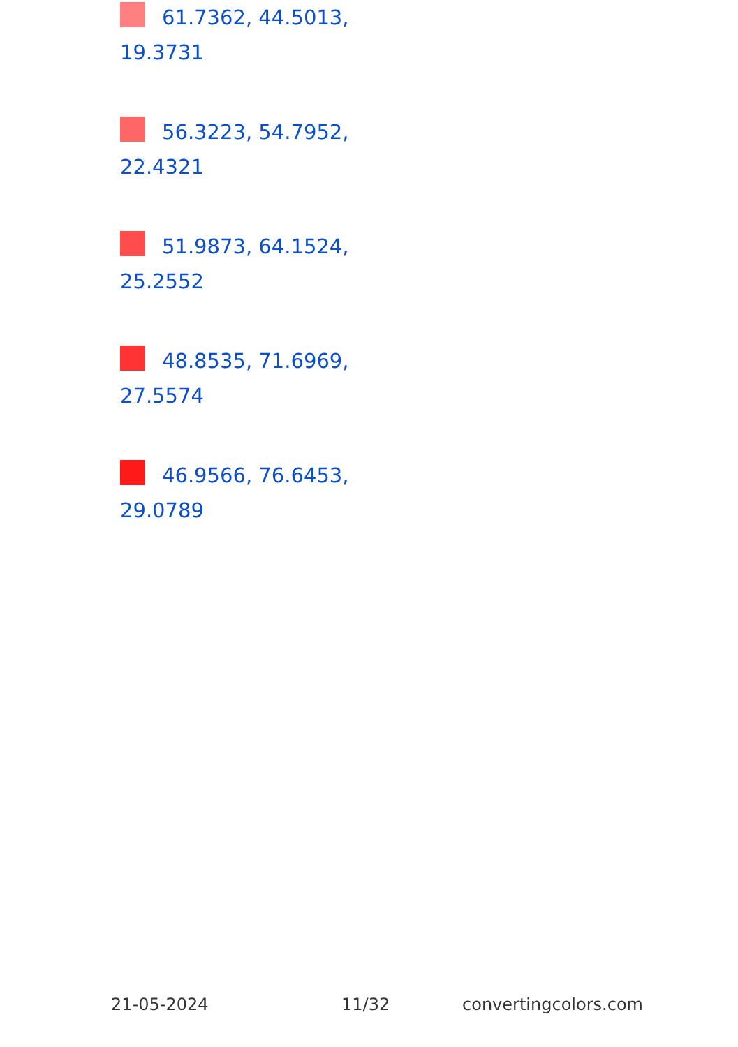61.7362, 44.5013, 19.3731
56.3223, 54.7952, 22.4321
51.9873, 64.1524, 25.2552
48.8535, 71.6969, 27.5574
46.9566, 76.6453, 29.0789
21-05-2024 11/32 convertingcolors.com